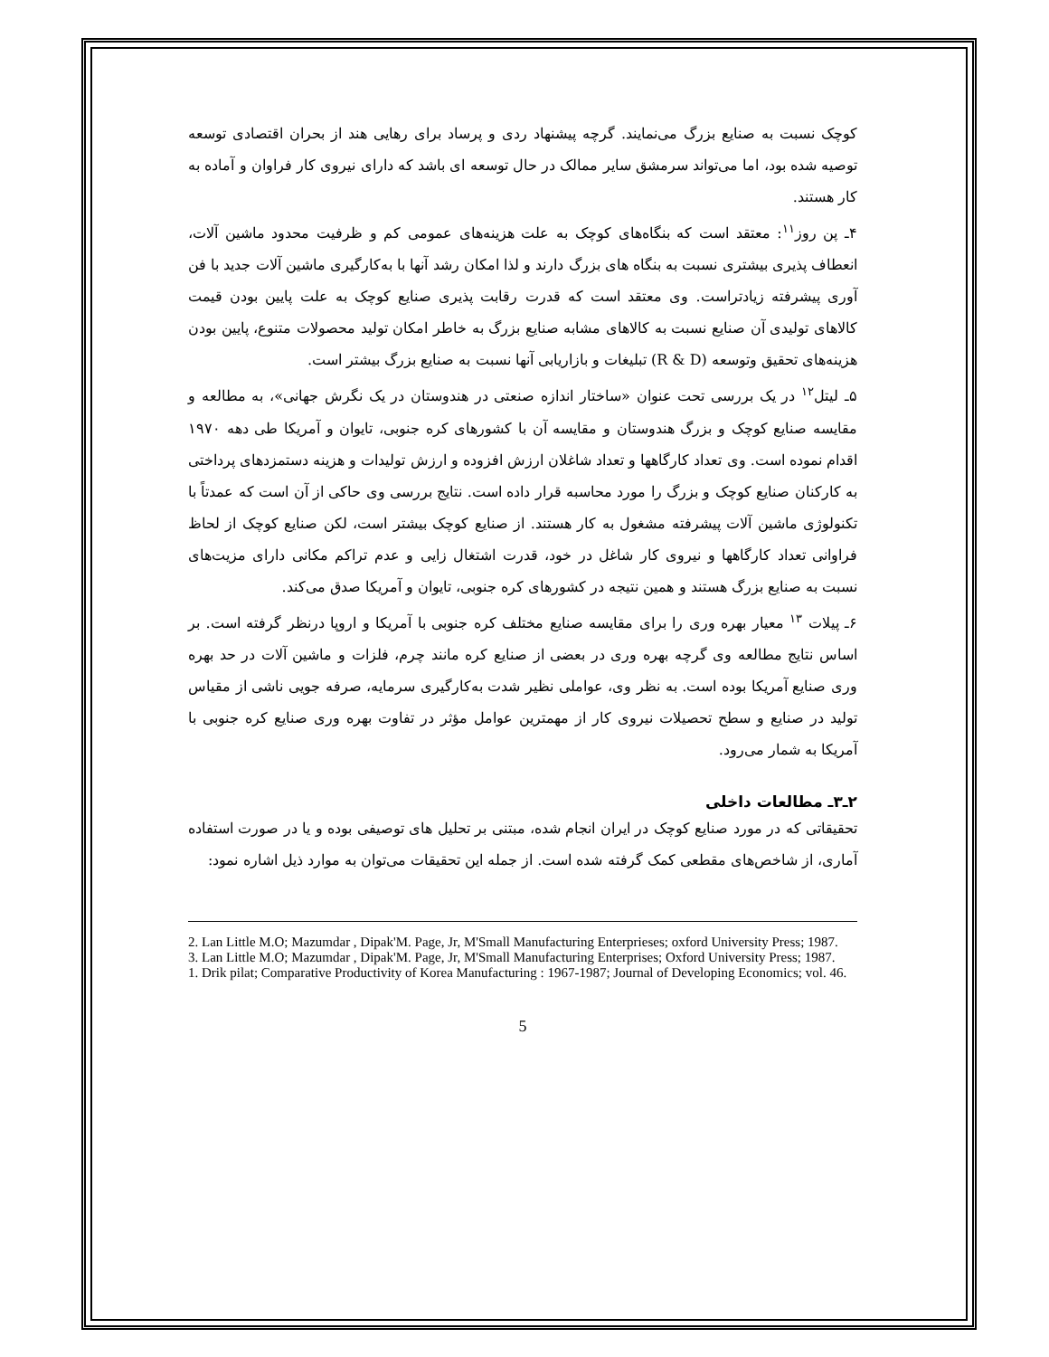کوچک نسبت به صنایع بزرگ می‌نمایند. گرچه پیشنهاد ردی و پرساد برای رهایی هند از بحران اقتصادی توسعه توصیه شده بود، اما می‌تواند سرمشق سایر ممالک در حال توسعه ای باشد که دارای نیروی کار فراوان و آماده به کار هستند.
۴ـ پن روز<sup>۱۱</sup>: معتقد است که بنگاه‌های کوچک به علت هزینه‌های عمومی کم و ظرفیت محدود ماشین آلات، انعطاف پذیری بیشتری نسبت به بنگاه های بزرگ دارند و لذا امکان رشد آنها با به‌کارگیری ماشین آلات جدید با فن آوری پیشرفته زیادتراست. وی معتقد است که قدرت رقابت پذیری صنایع کوچک به علت پایین بودن قیمت کالاهای تولیدی آن صنایع نسبت به کالاهای مشابه صنایع بزرگ به خاطر امکان تولید محصولات متنوع، پایین بودن هزینه‌های تحقیق وتوسعه (R & D) تبلیغات و بازاریابی آنها نسبت به صنایع بزرگ بیشتر است.
۵ـ لیتل<sup>۱۲</sup> در یک بررسی تحت عنوان «ساختار اندازه صنعتی در هندوستان در یک نگرش جهانی»، به مطالعه و مقایسه صنایع کوچک و بزرگ هندوستان و مقایسه آن با کشورهای کره جنوبی، تایوان و آمریکا طی دهه ۱۹۷۰ اقدام نموده است. وی تعداد کارگاهها و تعداد شاغلان ارزش افزوده و ارزش تولیدات و هزینه دستمزدهای پرداختی به کارکنان صنایع کوچک و بزرگ را مورد محاسبه قرار داده است. نتایج بررسی وی حاکی از آن است که عمدتاً با تکنولوژی ماشین آلات پیشرفته مشغول به کار هستند. از صنایع کوچک بیشتر است، لکن صنایع کوچک از لحاظ فراوانی تعداد کارگاهها و نیروی کار شاغل در خود، قدرت اشتغال زایی و عدم تراکم مکانی دارای مزیت‌های نسبت به صنایع بزرگ هستند و همین نتیجه در کشورهای کره جنوبی، تایوان و آمریکا صدق می‌کند.
۶ـ پیلات <sup>۱۳</sup> معیار بهره وری را برای مقایسه صنایع مختلف کره جنوبی با آمریکا و اروپا درنظر گرفته است. بر اساس نتایج مطالعه وی گرچه بهره وری در بعضی از صنایع کره مانند چرم، فلزات و ماشین آلات در حد بهره وری صنایع آمریکا بوده است. به نظر وی، عواملی نظیر شدت به‌کارگیری سرمایه، صرفه جویی ناشی از مقیاس تولید در صنایع و سطح تحصیلات نیروی کار از مهمترین عوامل مؤثر در تفاوت بهره وری صنایع کره جنوبی با آمریکا به شمار می‌رود.
۲ـ۳ـ مطالعات داخلی
تحقیقاتی که در مورد صنایع کوچک در ایران انجام شده، مبتنی بر تحلیل های توصیفی بوده و یا در صورت استفاده آماری، از شاخص‌های مقطعی کمک گرفته شده است. از جمله این تحقیقات می‌توان به موارد ذیل اشاره نمود:
2. Lan Little M.O; Mazumdar , Dipak'M. Page, Jr, M'Small Manufacturing Enterprieses; oxford University Press; 1987.
3. Lan Little M.O; Mazumdar , Dipak'M. Page, Jr, M'Small Manufacturing Enterprises; Oxford University Press; 1987.
1. Drik pilat; Comparative Productivity of Korea Manufacturing : 1967-1987; Journal of Developing Economics; vol. 46.
5